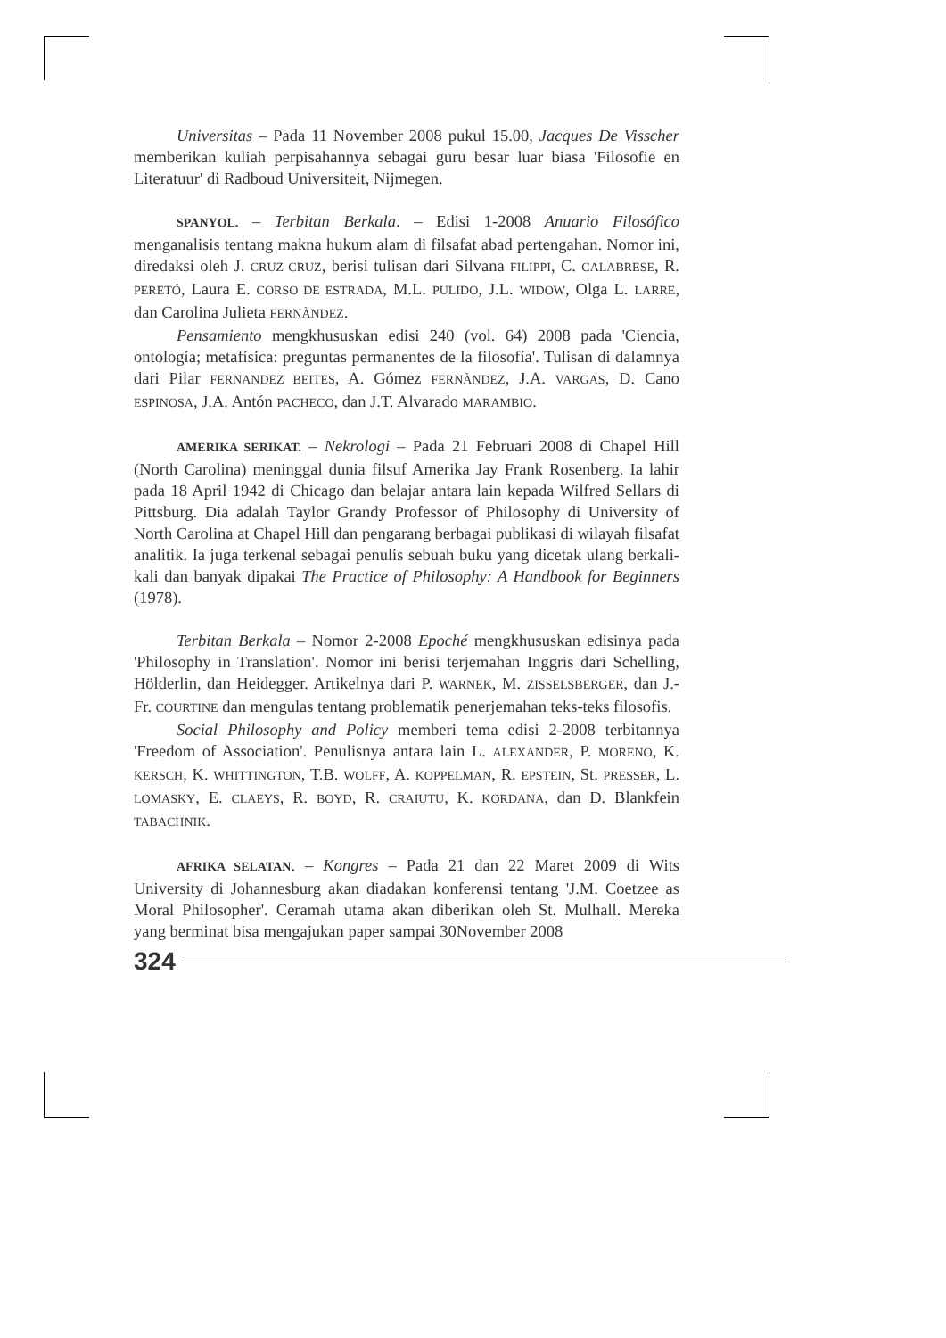Universitas – Pada 11 November 2008 pukul 15.00, Jacques De Visscher memberikan kuliah perpisahannya sebagai guru besar luar biasa 'Filosofie en Literatuur' di Radboud Universiteit, Nijmegen.
SPANYOL. – Terbitan Berkala. – Edisi 1-2008 Anuario Filosófico menganalisis tentang makna hukum alam di filsafat abad pertengahan. Nomor ini, diredaksi oleh J. CRUZ CRUZ, berisi tulisan dari Silvana FILIPPI, C. CALABRESE, R. PERETÓ, Laura E. CORSO DE ESTRADA, M.L. PULIDO, J.L. WIDOW, Olga L. LARRE, dan Carolina Julieta FERNÀNDEZ.
Pensamiento mengkhususkan edisi 240 (vol. 64) 2008 pada 'Ciencia, ontología; metafísica: preguntas permanentes de la filosofía'. Tulisan di dalamnya dari Pilar FERNANDEZ BEITES, A. Gómez FERNÀNDEZ, J.A. VARGAS, D. Cano ESPINOSA, J.A. Antón PACHECO, dan J.T. Alvarado MARAMBIO.
AMERIKA SERIKAT. – Nekrologi – Pada 21 Februari 2008 di Chapel Hill (North Carolina) meninggal dunia filsuf Amerika Jay Frank Rosenberg. Ia lahir pada 18 April 1942 di Chicago dan belajar antara lain kepada Wilfred Sellars di Pittsburg. Dia adalah Taylor Grandy Professor of Philosophy di University of North Carolina at Chapel Hill dan pengarang berbagai publikasi di wilayah filsafat analitik. Ia juga terkenal sebagai penulis sebuah buku yang dicetak ulang berkali-kali dan banyak dipakai The Practice of Philosophy: A Handbook for Beginners (1978).
Terbitan Berkala – Nomor 2-2008 Epoché mengkhususkan edisinya pada 'Philosophy in Translation'. Nomor ini berisi terjemahan Inggris dari Schelling, Hölderlin, dan Heidegger. Artikelnya dari P. WARNEK, M. ZISSELSBERGER, dan J.-Fr. COURTINE dan mengulas tentang problematik penerjemahan teks-teks filosofis.
Social Philosophy and Policy memberi tema edisi 2-2008 terbitannya 'Freedom of Association'. Penulisnya antara lain L. ALEXANDER, P. MORENO, K. KERSCH, K. WHITTINGTON, T.B. WOLFF, A. KOPPELMAN, R. EPSTEIN, St. PRESSER, L. LOMASKY, E. CLAEYS, R. BOYD, R. CRAIUTU, K. KORDANA, dan D. Blankfein TABACHNIK.
AFRIKA SELATAN. – Kongres – Pada 21 dan 22 Maret 2009 di Wits University di Johannesburg akan diadakan konferensi tentang 'J.M. Coetzee as Moral Philosopher'. Ceramah utama akan diberikan oleh St. Mulhall. Mereka yang berminat bisa mengajukan paper sampai 30November 2008
324